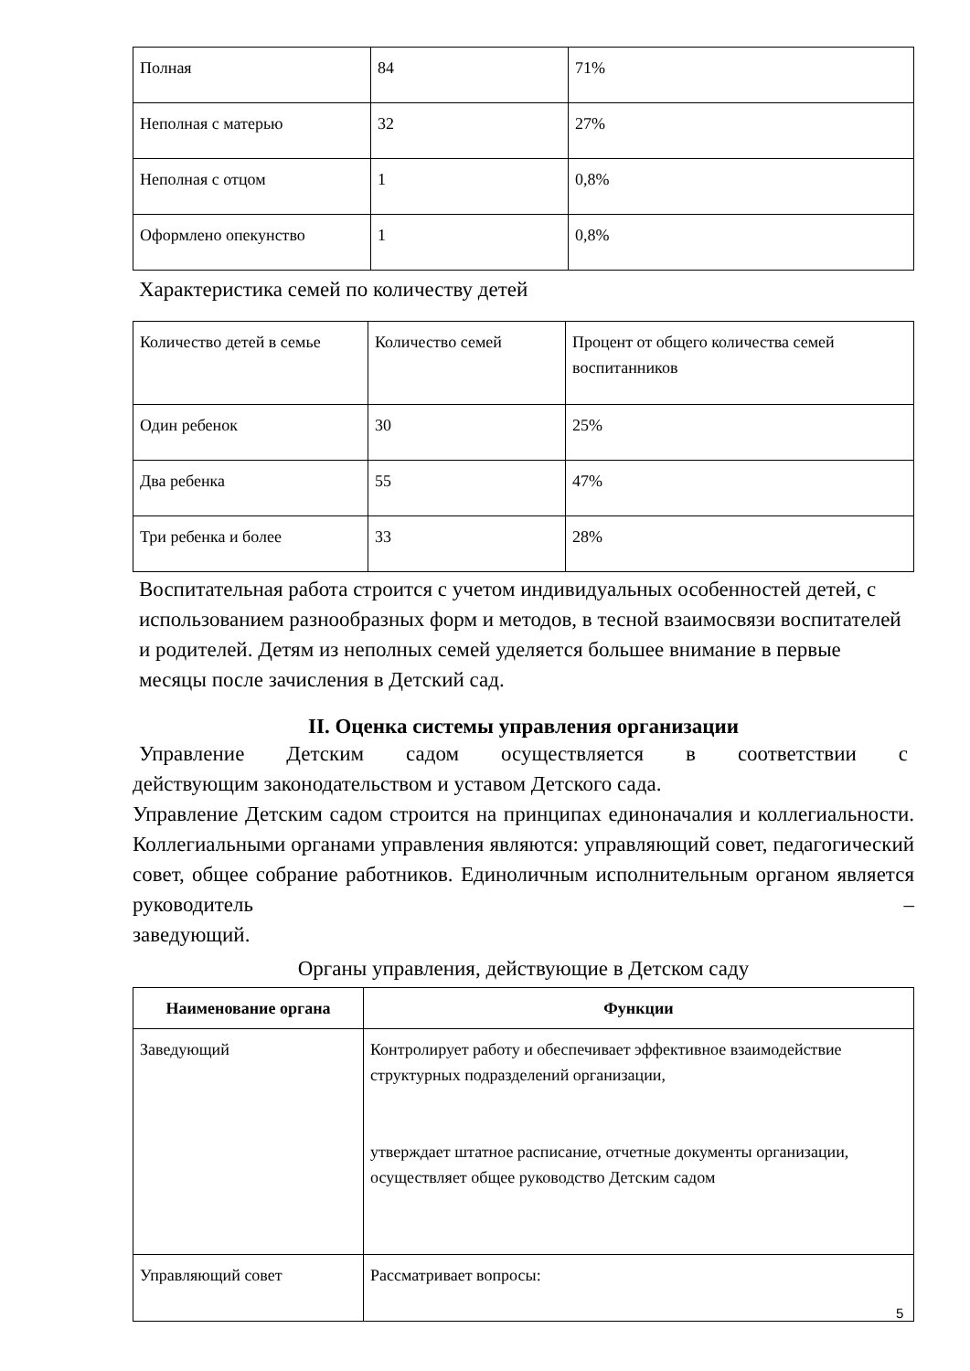| Полная | 84 | 71% |
| Неполная с матерью | 32 | 27% |
| Неполная с отцом | 1 | 0,8% |
| Оформлено опекунство | 1 | 0,8% |
Характеристика семей по количеству детей
| Количество детей в семье | Количество семей | Процент от общего количества семей воспитанников |
| Один ребенок | 30 | 25% |
| Два ребенка | 55 | 47% |
| Три ребенка и более | 33 | 28% |
Воспитательная работа строится с учетом индивидуальных особенностей детей, с использованием разнообразных форм и методов, в тесной взаимосвязи воспитателей и родителей. Детям из неполных семей уделяется большее внимание в первые месяцы после зачисления в Детский сад.
II. Оценка системы управления организации
Управление Детским садом осуществляется в соответствии с
действующим законодательством и уставом Детского сада.
Управление Детским садом строится на принципах единоначалия и коллегиальности. Коллегиальными органами управления являются: управляющий совет, педагогический совет, общее собрание работников. Единоличным исполнительным органом является руководитель –
заведующий.
Органы управления, действующие в Детском саду
| Наименование органа | Функции |
| --- | --- |
| Заведующий | Контролирует работу и обеспечивает эффективное взаимодействие структурных подразделений организации, утверждает штатное расписание, отчетные документы организации, осуществляет общее руководство Детским садом |
| Управляющий совет | Рассматривает вопросы: |
5